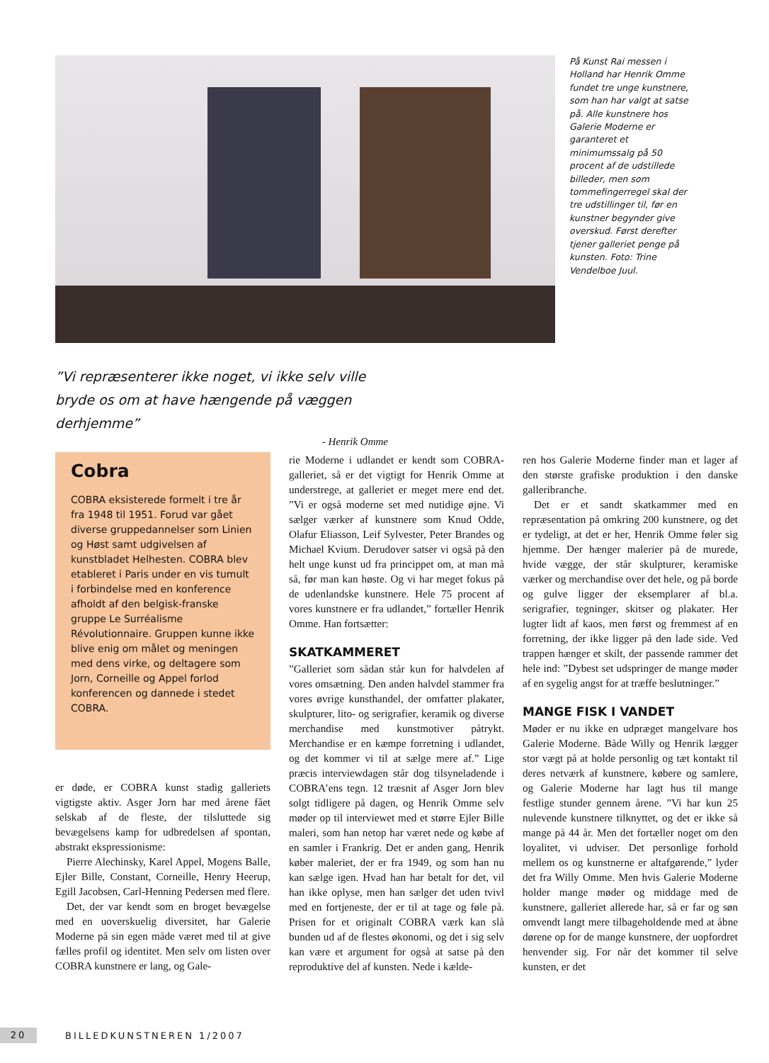På Kunst Rai messen i Holland har Henrik Omme fundet tre unge kunstnere, som han har valgt at satse på. Alle kunstnere hos Galerie Moderne er garanteret et minimumssalg på 50 procent af de udstillede billeder, men som tommefingerregel skal der tre udstillinger til, før en kunstner begynder give overskud. Først derefter tjener galleriet penge på kunsten. Foto: Trine Vendelboe Juul.
”Vi repræsenterer ikke noget, vi ikke selv ville bryde os om at have hængende på væggen derhjemme”
- Henrik Omme
Cobra
COBRA eksisterede formelt i tre år fra 1948 til 1951. Forud var gået diverse gruppedannelser som Linien og Høst samt udgivelsen af kunstbladet Helhesten. COBRA blev etableret i Paris under en vis tumult i forbindelse med en konference afholdt af den belgisk-franske gruppe Le Surréalisme Révolutionnaire. Gruppen kunne ikke blive enig om målet og meningen med dens virke, og deltagere som Jorn, Corneille og Appel forlod konferencen og dannede i stedet COBRA.
er døde, er COBRA kunst stadig galleriets vigtigste aktiv. Asger Jorn har med årene fået selskab af de fleste, der tilsluttede sig bevægelsens kamp for udbredelsen af spontan, abstrakt ekspressionisme:
Pierre Alechinsky, Karel Appel, Mogens Balle, Ejler Bille, Constant, Corneille, Henry Heerup, Egill Jacobsen, Carl-Henning Pedersen med flere.
Det, der var kendt som en broget bevægelse med en uoverskuelig diversitet, har Galerie Moderne på sin egen måde været med til at give fælles profil og identitet. Men selv om listen over COBRA kunstnere er lang, og Gale-
rie Moderne i udlandet er kendt som COBRA-galleriet, så er det vigtigt for Henrik Omme at understrege, at galleriet er meget mere end det. ”Vi er også moderne set med nutidige øjne. Vi sælger værker af kunstnere som Knud Odde, Olafur Eliasson, Leif Sylvester, Peter Brandes og Michael Kvium. Derudover satser vi også på den helt unge kunst ud fra princippet om, at man må så, før man kan høste. Og vi har meget fokus på de udenlandske kunstnere. Hele 75 procent af vores kunstnere er fra udlandet,” fortæller Henrik Omme. Han fortsætter:
SKATKAMMERET
”Galleriet som sådan står kun for halvdelen af vores omsætning. Den anden halvdel stammer fra vores øvrige kunsthandel, der omfatter plakater, skulpturer, lito- og serigrafier, keramik og diverse merchandise med kunstmotiver påtrykt. Merchandise er en kæmpe forretning i udlandet, og det kommer vi til at sælge mere af.” Lige præcis interviewdagen står dog tilsyneladende i COBRA’ens tegn. 12 træsnit af Asger Jorn blev solgt tidligere på dagen, og Henrik Omme selv møder op til interviewet med et større Ejler Bille maleri, som han netop har været nede og købe af en samler i Frankrig. Det er anden gang, Henrik køber maleriet, der er fra 1949, og som han nu kan sælge igen. Hvad han har betalt for det, vil han ikke oplyse, men han sælger det uden tvivl med en fortjeneste, der er til at tage og føle på. Prisen for et originalt COBRA værk kan slå bunden ud af de flestes økonomi, og det i sig selv kan være et argument for også at satse på den reproduktive del af kunsten. Nede i kælde-
ren hos Galerie Moderne finder man et lager af den største grafiske produktion i den danske galleribranche.
Det er et sandt skatkammer med en repræsentation på omkring 200 kunstnere, og det er tydeligt, at det er her, Henrik Omme føler sig hjemme. Der hænger malerier på de murede, hvide vægge, der står skulpturer, keramiske værker og merchandise over det hele, og på borde og gulve ligger der eksemplarer af bl.a. serigrafier, tegninger, skitser og plakater. Her lugter lidt af kaos, men først og fremmest af en forretning, der ikke ligger på den lade side. Ved trappen hænger et skilt, der passende rammer det hele ind: ”Dybest set udspringer de mange møder af en sygelig angst for at træffe beslutninger.”
MANGE FISK I VANDET
Møder er nu ikke en udpræget mangelvare hos Galerie Moderne. Både Willy og Henrik lægger stor vægt på at holde personlig og tæt kontakt til deres netværk af kunstnere, købere og samlere, og Galerie Moderne har lagt hus til mange festlige stunder gennem årene. ”Vi har kun 25 nulevende kunstnere tilknyttet, og det er ikke så mange på 44 år. Men det fortæller noget om den loyalitet, vi udviser. Det personlige forhold mellem os og kunstnerne er altafgørende,” lyder det fra Willy Omme. Men hvis Galerie Moderne holder mange møder og middage med de kunstnere, galleriet allerede har, så er far og søn omvendt langt mere tilbageholdende med at åbne dørene op for de mange kunstnere, der uopfordret henvender sig. For når det kommer til selve kunsten, er det
20
BILLEDKUNSTNEREN 1/2007